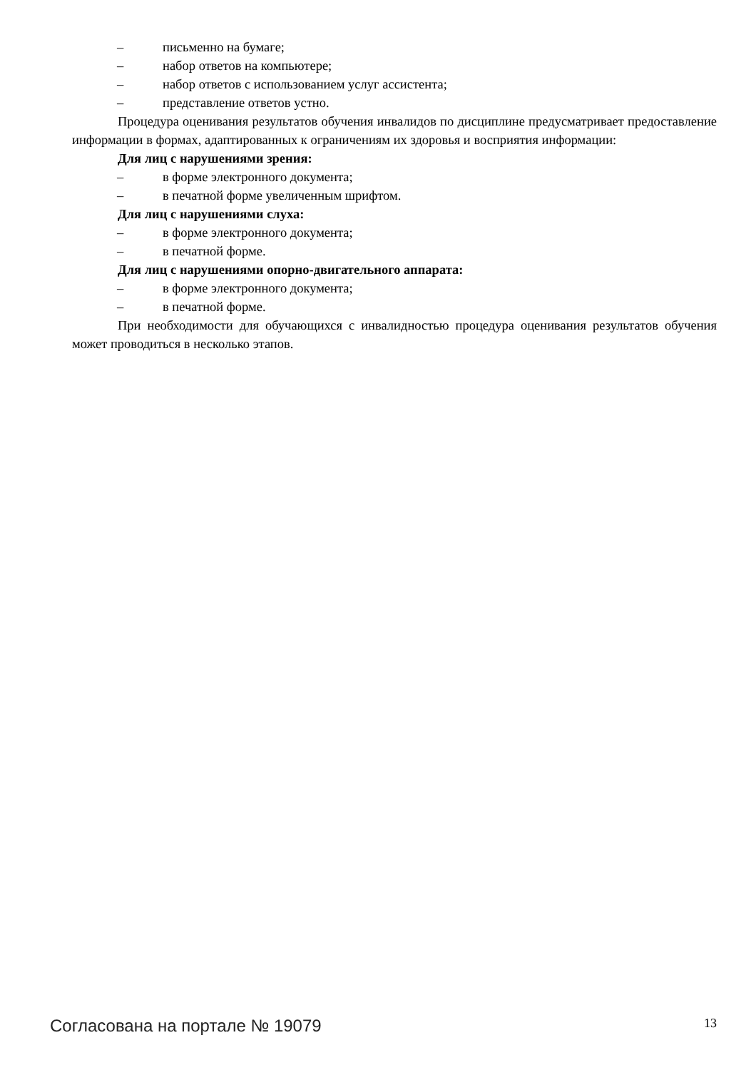– письменно на бумаге;
– набор ответов на компьютере;
– набор ответов с использованием услуг ассистента;
– представление ответов устно.
Процедура оценивания результатов обучения инвалидов по дисциплине предусматривает предоставление информации в формах, адаптированных к ограничениям их здоровья и восприятия информации:
Для лиц с нарушениями зрения:
– в форме электронного документа;
– в печатной форме увеличенным шрифтом.
Для лиц с нарушениями слуха:
– в форме электронного документа;
– в печатной форме.
Для лиц с нарушениями опорно-двигательного аппарата:
– в форме электронного документа;
– в печатной форме.
При необходимости для обучающихся с инвалидностью процедура оценивания результатов обучения может проводиться в несколько этапов.
Согласована на портале № 19079 13